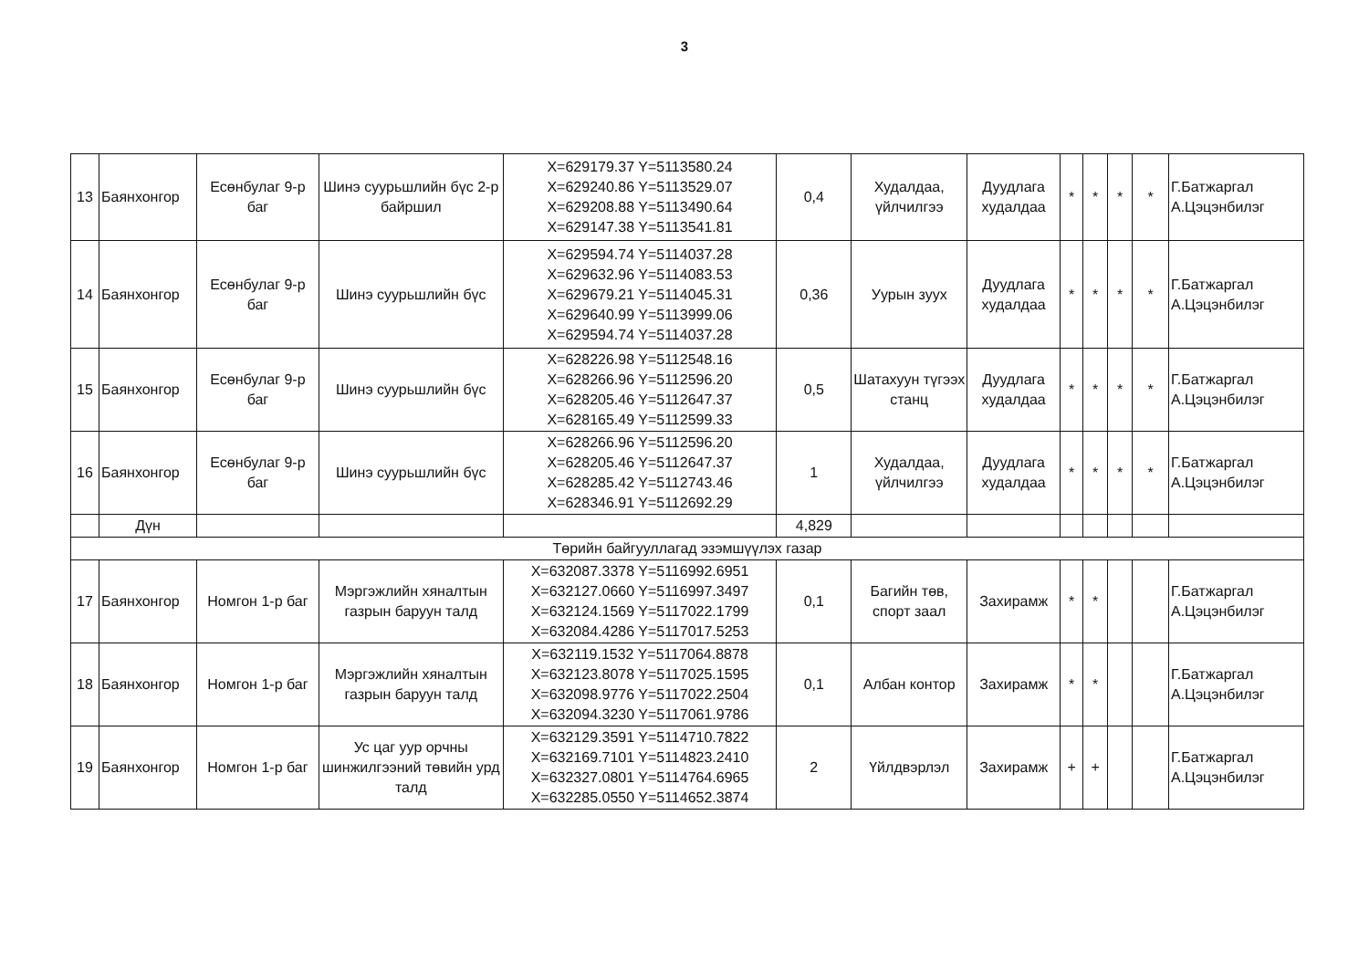3
| 13 | Баянхонгор | Есөнбулаг 9-р баг | Шинэ суурьшлийн бүс 2-р байршил | X=629179.37 Y=5113580.24 X=629240.86 Y=5113529.07 X=629208.88 Y=5113490.64 X=629147.38 Y=5113541.81 | 0,4 | Худалдаа, үйлчилгээ | Дуудлага худалдаа | * | * | * | * | Г.Батжаргал А.Цэцэнбилэг |
| 14 | Баянхонгор | Есөнбулаг 9-р баг | Шинэ суурьшлийн бүс | X=629594.74 Y=5114037.28 X=629632.96 Y=5114083.53 X=629679.21 Y=5114045.31 X=629640.99 Y=5113999.06 X=629594.74 Y=5114037.28 | 0,36 | Уурын зуух | Дуудлага худалдаа | * | * | * | * | Г.Батжаргал А.Цэцэнбилэг |
| 15 | Баянхонгор | Есөнбулаг 9-р баг | Шинэ суурьшлийн бүс | X=628226.98 Y=5112548.16 X=628266.96 Y=5112596.20 X=628205.46 Y=5112647.37 X=628165.49 Y=5112599.33 | 0,5 | Шатахуун түгээх станц | Дуудлага худалдаа | * | * | * | * | Г.Батжаргал А.Цэцэнбилэг |
| 16 | Баянхонгор | Есөнбулаг 9-р баг | Шинэ суурьшлийн бүс | X=628266.96 Y=5112596.20 X=628205.46 Y=5112647.37 X=628285.42 Y=5112743.46 X=628346.91 Y=5112692.29 | 1 | Худалдаа, үйлчилгээ | Дуудлага худалдаа | * | * | * | * | Г.Батжаргал А.Цэцэнбилэг |
| | Дүн | | | | 4,829 | | | | | | | |
| Төрийн байгууллагад эзэмшүүлэх газар | | | | | | | | | | | | |
| 17 | Баянхонгор | Номгон 1-р баг | Мэргэжлийн хяналтын газрын баруун талд | X=632087.3378 Y=5116992.6951 X=632127.0660 Y=5116997.3497 X=632124.1569 Y=5117022.1799 X=632084.4286 Y=5117017.5253 | 0,1 | Багийн төв, спорт заал | Захирамж | * | * | | | Г.Батжаргал А.Цэцэнбилэг |
| 18 | Баянхонгор | Номгон 1-р баг | Мэргэжлийн хяналтын газрын баруун талд | X=632119.1532 Y=5117064.8878 X=632123.8078 Y=5117025.1595 X=632098.9776 Y=5117022.2504 X=632094.3230 Y=5117061.9786 | 0,1 | Албан контор | Захирамж | * | * | | | Г.Батжаргал А.Цэцэнбилэг |
| 19 | Баянхонгор | Номгон 1-р баг | Ус цаг уур орчны шинжилгээний төвийн урд талд | X=632129.3591 Y=5114710.7822 X=632169.7101 Y=5114823.2410 X=632327.0801 Y=5114764.6965 X=632285.0550 Y=5114652.3874 | 2 | Үйлдвэрлэл | Захирамж | + | + | | | Г.Батжаргал А.Цэцэнбилэг |